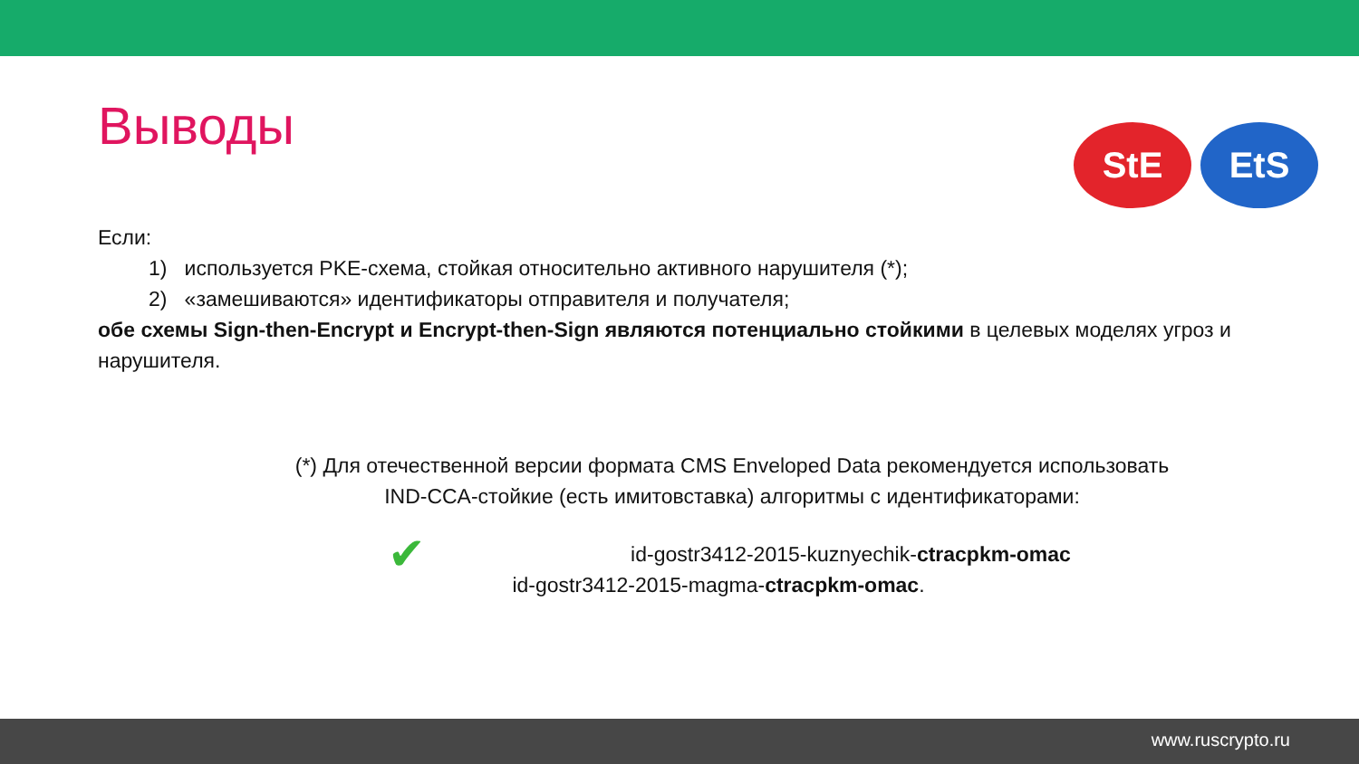StE EtS
Выводы
Если:
1) используется PKE-схема, стойкая относительно активного нарушителя (*);
2) «замешиваются» идентификаторы отправителя и получателя;
обе схемы Sign-then-Encrypt и Encrypt-then-Sign являются потенциально стойкими в целевых моделях угроз и нарушителя.
(*) Для отечественной версии формата CMS Enveloped Data рекомендуется использовать
IND-CCA-стойкие (есть имитовставка) алгоритмы с идентификаторами:
✔ id-gostr3412-2015-kuznyechik-ctracpkm-omac
id-gostr3412-2015-magma-ctracpkm-omac.
www.ruscrypto.ru